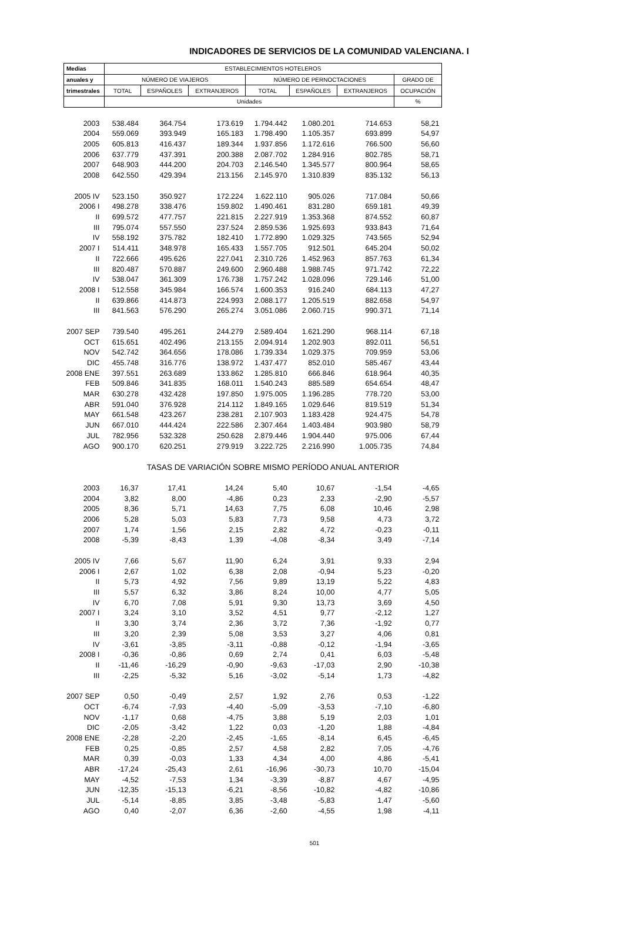INDICADORES DE SERVICIOS DE LA COMUNIDAD VALENCIANA. I
| Medias | ESTABLECIMIENTOS HOTELEROS | | | | | | |
| --- | --- | --- | --- | --- | --- | --- | --- |
| anuales y | NÚMERO DE VIAJEROS | | | NÚMERO DE PERNOCTACIONES | | | GRADO DE |
| trimestrales | TOTAL | ESPAÑOLES | EXTRANJEROS | TOTAL | ESPAÑOLES | EXTRANJEROS | OCUPACIÓN |
| | Unidades | | | | | | % |
| 2003 | 538.484 | 364.754 | 173.619 | 1.794.442 | 1.080.201 | 714.653 | 58,21 |
| 2004 | 559.069 | 393.949 | 165.183 | 1.798.490 | 1.105.357 | 693.899 | 54,97 |
| 2005 | 605.813 | 416.437 | 189.344 | 1.937.856 | 1.172.616 | 766.500 | 56,60 |
| 2006 | 637.779 | 437.391 | 200.388 | 2.087.702 | 1.284.916 | 802.785 | 58,71 |
| 2007 | 648.903 | 444.200 | 204.703 | 2.146.540 | 1.345.577 | 800.964 | 58,65 |
| 2008 | 642.550 | 429.394 | 213.156 | 2.145.970 | 1.310.839 | 835.132 | 56,13 |
| 2005 IV | 523.150 | 350.927 | 172.224 | 1.622.110 | 905.026 | 717.084 | 50,66 |
| 2006 I | 498.278 | 338.476 | 159.802 | 1.490.461 | 831.280 | 659.181 | 49,39 |
| II | 699.572 | 477.757 | 221.815 | 2.227.919 | 1.353.368 | 874.552 | 60,87 |
| III | 795.074 | 557.550 | 237.524 | 2.859.536 | 1.925.693 | 933.843 | 71,64 |
| IV | 558.192 | 375.782 | 182.410 | 1.772.890 | 1.029.325 | 743.565 | 52,94 |
| 2007 I | 514.411 | 348.978 | 165.433 | 1.557.705 | 912.501 | 645.204 | 50,02 |
| II | 722.666 | 495.626 | 227.041 | 2.310.726 | 1.452.963 | 857.763 | 61,34 |
| III | 820.487 | 570.887 | 249.600 | 2.960.488 | 1.988.745 | 971.742 | 72,22 |
| IV | 538.047 | 361.309 | 176.738 | 1.757.242 | 1.028.096 | 729.146 | 51,00 |
| 2008 I | 512.558 | 345.984 | 166.574 | 1.600.353 | 916.240 | 684.113 | 47,27 |
| II | 639.866 | 414.873 | 224.993 | 2.088.177 | 1.205.519 | 882.658 | 54,97 |
| III | 841.563 | 576.290 | 265.274 | 3.051.086 | 2.060.715 | 990.371 | 71,14 |
| 2007 SEP | 739.540 | 495.261 | 244.279 | 2.589.404 | 1.621.290 | 968.114 | 67,18 |
| OCT | 615.651 | 402.496 | 213.155 | 2.094.914 | 1.202.903 | 892.011 | 56,51 |
| NOV | 542.742 | 364.656 | 178.086 | 1.739.334 | 1.029.375 | 709.959 | 53,06 |
| DIC | 455.748 | 316.776 | 138.972 | 1.437.477 | 852.010 | 585.467 | 43,44 |
| 2008 ENE | 397.551 | 263.689 | 133.862 | 1.285.810 | 666.846 | 618.964 | 40,35 |
| FEB | 509.846 | 341.835 | 168.011 | 1.540.243 | 885.589 | 654.654 | 48,47 |
| MAR | 630.278 | 432.428 | 197.850 | 1.975.005 | 1.196.285 | 778.720 | 53,00 |
| ABR | 591.040 | 376.928 | 214.112 | 1.849.165 | 1.029.646 | 819.519 | 51,34 |
| MAY | 661.548 | 423.267 | 238.281 | 2.107.903 | 1.183.428 | 924.475 | 54,78 |
| JUN | 667.010 | 444.424 | 222.586 | 2.307.464 | 1.403.484 | 903.980 | 58,79 |
| JUL | 782.956 | 532.328 | 250.628 | 2.879.446 | 1.904.440 | 975.006 | 67,44 |
| AGO | 900.170 | 620.251 | 279.919 | 3.222.725 | 2.216.990 | 1.005.735 | 74,84 |
| | TASAS DE VARIACIÓN SOBRE MISMO PERÍODO ANUAL ANTERIOR | | | | | | |
| 2003 | 16,37 | 17,41 | 14,24 | 5,40 | 10,67 | -1,54 | -4,65 |
| 2004 | 3,82 | 8,00 | -4,86 | 0,23 | 2,33 | -2,90 | -5,57 |
| 2005 | 8,36 | 5,71 | 14,63 | 7,75 | 6,08 | 10,46 | 2,98 |
| 2006 | 5,28 | 5,03 | 5,83 | 7,73 | 9,58 | 4,73 | 3,72 |
| 2007 | 1,74 | 1,56 | 2,15 | 2,82 | 4,72 | -0,23 | -0,11 |
| 2008 | -5,39 | -8,43 | 1,39 | -4,08 | -8,34 | 3,49 | -7,14 |
| 2005 IV | 7,66 | 5,67 | 11,90 | 6,24 | 3,91 | 9,33 | 2,94 |
| 2006 I | 2,67 | 1,02 | 6,38 | 2,08 | -0,94 | 5,23 | -0,20 |
| II | 5,73 | 4,92 | 7,56 | 9,89 | 13,19 | 5,22 | 4,83 |
| III | 5,57 | 6,32 | 3,86 | 8,24 | 10,00 | 4,77 | 5,05 |
| IV | 6,70 | 7,08 | 5,91 | 9,30 | 13,73 | 3,69 | 4,50 |
| 2007 I | 3,24 | 3,10 | 3,52 | 4,51 | 9,77 | -2,12 | 1,27 |
| II | 3,30 | 3,74 | 2,36 | 3,72 | 7,36 | -1,92 | 0,77 |
| III | 3,20 | 2,39 | 5,08 | 3,53 | 3,27 | 4,06 | 0,81 |
| IV | -3,61 | -3,85 | -3,11 | -0,88 | -0,12 | -1,94 | -3,65 |
| 2008 I | -0,36 | -0,86 | 0,69 | 2,74 | 0,41 | 6,03 | -5,48 |
| II | -11,46 | -16,29 | -0,90 | -9,63 | -17,03 | 2,90 | -10,38 |
| III | -2,25 | -5,32 | 5,16 | -3,02 | -5,14 | 1,73 | -4,82 |
| 2007 SEP | 0,50 | -0,49 | 2,57 | 1,92 | 2,76 | 0,53 | -1,22 |
| OCT | -6,74 | -7,93 | -4,40 | -5,09 | -3,53 | -7,10 | -6,80 |
| NOV | -1,17 | 0,68 | -4,75 | 3,88 | 5,19 | 2,03 | 1,01 |
| DIC | -2,05 | -3,42 | 1,22 | 0,03 | -1,20 | 1,88 | -4,84 |
| 2008 ENE | -2,28 | -2,20 | -2,45 | -1,65 | -8,14 | 6,45 | -6,45 |
| FEB | 0,25 | -0,85 | 2,57 | 4,58 | 2,82 | 7,05 | -4,76 |
| MAR | 0,39 | -0,03 | 1,33 | 4,34 | 4,00 | 4,86 | -5,41 |
| ABR | -17,24 | -25,43 | 2,61 | -16,96 | -30,73 | 10,70 | -15,04 |
| MAY | -4,52 | -7,53 | 1,34 | -3,39 | -8,87 | 4,67 | -4,95 |
| JUN | -12,35 | -15,13 | -6,21 | -8,56 | -10,82 | -4,82 | -10,86 |
| JUL | -5,14 | -8,85 | 3,85 | -3,48 | -5,83 | 1,47 | -5,60 |
| AGO | 0,40 | -2,07 | 6,36 | -2,60 | -4,55 | 1,98 | -4,11 |
501